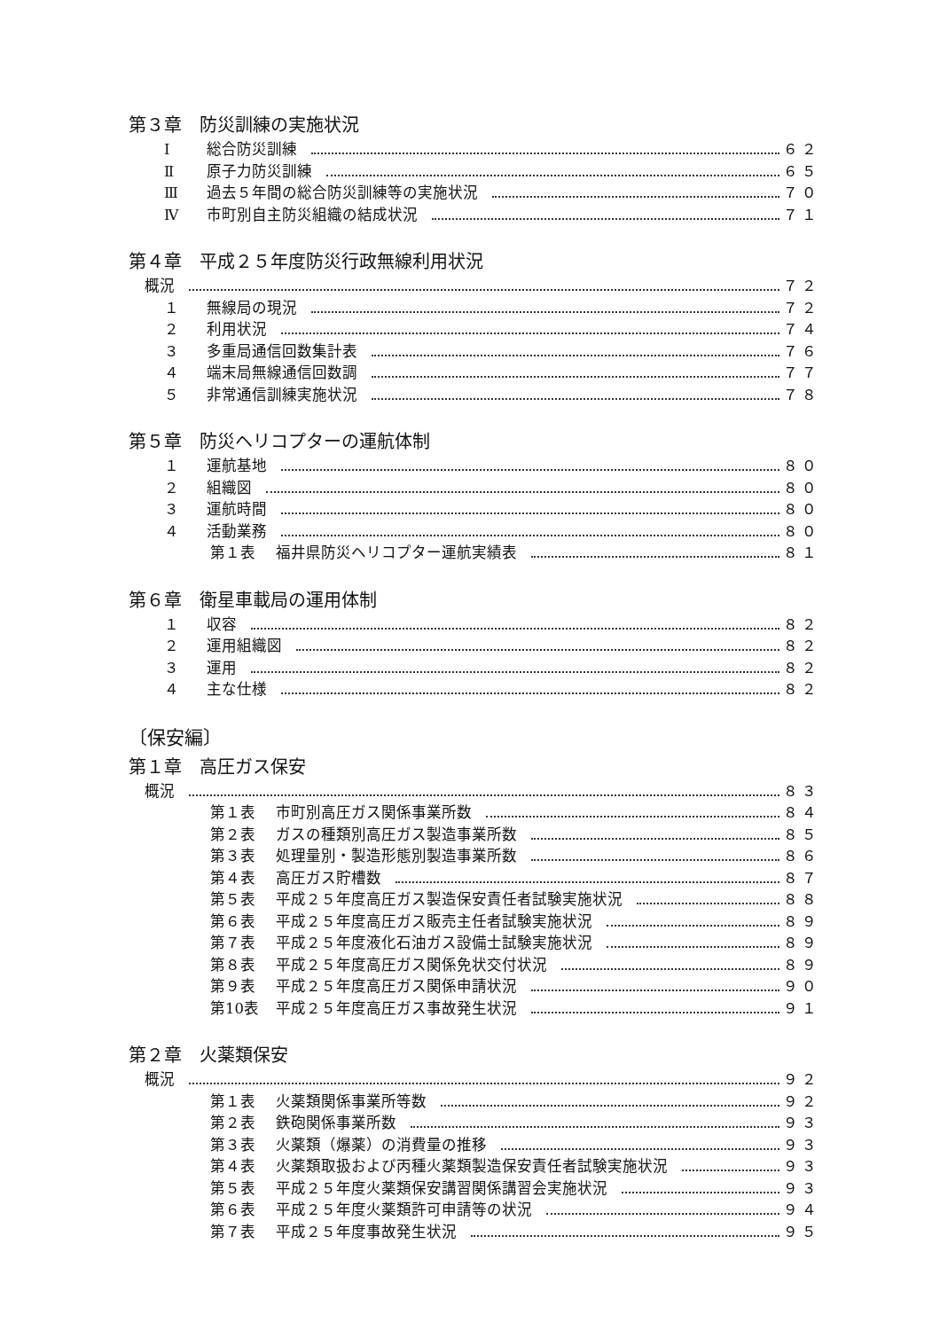第３章　防災訓練の実施状況
Ⅰ 総合防災訓練 ６２
Ⅱ 原子力防災訓練 ６５
Ⅲ 過去５年間の総合防災訓練等の実施状況 ７０
Ⅳ 市町別自主防災組織の結成状況 ７１
第４章　平成２５年度防災行政無線利用状況
概況 ７２
１ 無線局の現況 ７２
２ 利用状況 ７４
３ 多重局通信回数集計表 ７６
４ 端末局無線通信回数調 ７７
５ 非常通信訓練実施状況 ７８
第５章　防災ヘリコプターの運航体制
１ 運航基地 ８０
２ 組織図 ８０
３ 運航時間 ８０
４ 活動業務 ８０
第１表 福井県防災ヘリコプター運航実績表 ８１
第６章　衛星車載局の運用体制
１ 収容 ８２
２ 運用組織図 ８２
３ 運用 ８２
４ 主な仕様 ８２
〔保安編〕
第１章　高圧ガス保安
概況 ８３
第１表 市町別高圧ガス関係事業所数 ８４
第２表 ガスの種類別高圧ガス製造事業所数 ８５
第３表 処理量別・製造形態別製造事業所数 ８６
第４表 高圧ガス貯槽数 ８７
第５表 平成２５年度高圧ガス製造保安責任者試験実施状況 ８８
第６表 平成２５年度高圧ガス販売主任者試験実施状況 ８９
第７表 平成２５年度液化石油ガス設備士試験実施状況 ８９
第８表 平成２５年度高圧ガス関係免状交付状況 ８９
第９表 平成２５年度高圧ガス関係申請状況 ９０
第10表 平成２５年度高圧ガス事故発生状況 ９１
第２章　火薬類保安
概況 ９２
第１表 火薬類関係事業所等数 ９２
第２表 鉄砲関係事業所数 ９３
第３表 火薬類（爆薬）の消費量の推移 ９３
第４表 火薬類取扱および丙種火薬類製造保安責任者試験実施状況 ９３
第５表 平成２５年度火薬類保安講習関係講習会実施状況 ９３
第６表 平成２５年度火薬類許可申請等の状況 ９４
第７表 平成２５年度事故発生状況 ９５